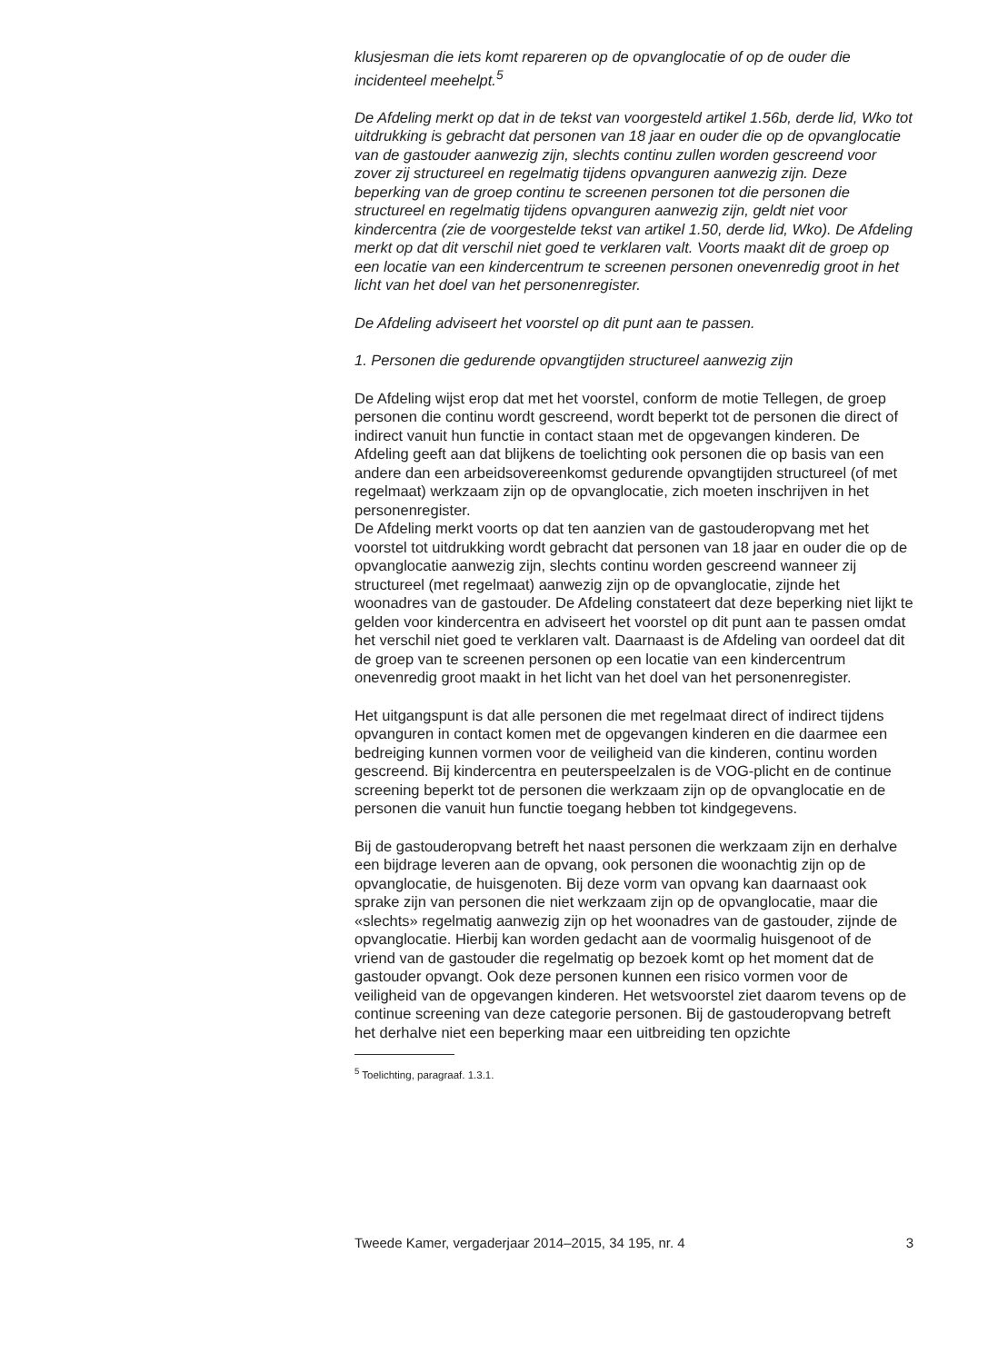klusjesman die iets komt repareren op de opvanglocatie of op de ouder die incidenteel meehelpt.<sup>5</sup>
De Afdeling merkt op dat in de tekst van voorgesteld artikel 1.56b, derde lid, Wko tot uitdrukking is gebracht dat personen van 18 jaar en ouder die op de opvanglocatie van de gastouder aanwezig zijn, slechts continu zullen worden gescreend voor zover zij structureel en regelmatig tijdens opvanguren aanwezig zijn. Deze beperking van de groep continu te screenen personen tot die personen die structureel en regelmatig tijdens opvanguren aanwezig zijn, geldt niet voor kindercentra (zie de voorgestelde tekst van artikel 1.50, derde lid, Wko). De Afdeling merkt op dat dit verschil niet goed te verklaren valt. Voorts maakt dit de groep op een locatie van een kindercentrum te screenen personen onevenredig groot in het licht van het doel van het personenregister.
De Afdeling adviseert het voorstel op dit punt aan te passen.
1. Personen die gedurende opvangtijden structureel aanwezig zijn
De Afdeling wijst erop dat met het voorstel, conform de motie Tellegen, de groep personen die continu wordt gescreend, wordt beperkt tot de personen die direct of indirect vanuit hun functie in contact staan met de opgevangen kinderen. De Afdeling geeft aan dat blijkens de toelichting ook personen die op basis van een andere dan een arbeidsovereenkomst gedurende opvangtijden structureel (of met regelmaat) werkzaam zijn op de opvanglocatie, zich moeten inschrijven in het personenregister.
De Afdeling merkt voorts op dat ten aanzien van de gastouderopvang met het voorstel tot uitdrukking wordt gebracht dat personen van 18 jaar en ouder die op de opvanglocatie aanwezig zijn, slechts continu worden gescreend wanneer zij structureel (met regelmaat) aanwezig zijn op de opvanglocatie, zijnde het woonadres van de gastouder. De Afdeling constateert dat deze beperking niet lijkt te gelden voor kindercentra en adviseert het voorstel op dit punt aan te passen omdat het verschil niet goed te verklaren valt. Daarnaast is de Afdeling van oordeel dat dit de groep van te screenen personen op een locatie van een kindercentrum onevenredig groot maakt in het licht van het doel van het personenregister.
Het uitgangspunt is dat alle personen die met regelmaat direct of indirect tijdens opvanguren in contact komen met de opgevangen kinderen en die daarmee een bedreiging kunnen vormen voor de veiligheid van die kinderen, continu worden gescreend. Bij kindercentra en peuterspeelzalen is de VOG-plicht en de continue screening beperkt tot de personen die werkzaam zijn op de opvanglocatie en de personen die vanuit hun functie toegang hebben tot kindgegevens.
Bij de gastouderopvang betreft het naast personen die werkzaam zijn en derhalve een bijdrage leveren aan de opvang, ook personen die woonachtig zijn op de opvanglocatie, de huisgenoten. Bij deze vorm van opvang kan daarnaast ook sprake zijn van personen die niet werkzaam zijn op de opvanglocatie, maar die «slechts» regelmatig aanwezig zijn op het woonadres van de gastouder, zijnde de opvanglocatie. Hierbij kan worden gedacht aan de voormalig huisgenoot of de vriend van de gastouder die regelmatig op bezoek komt op het moment dat de gastouder opvangt. Ook deze personen kunnen een risico vormen voor de veiligheid van de opgevangen kinderen. Het wetsvoorstel ziet daarom tevens op de continue screening van deze categorie personen. Bij de gastouderopvang betreft het derhalve niet een beperking maar een uitbreiding ten opzichte
<sup>5</sup> Toelichting, paragraaf. 1.3.1.
Tweede Kamer, vergaderjaar 2014–2015, 34 195, nr. 4 3